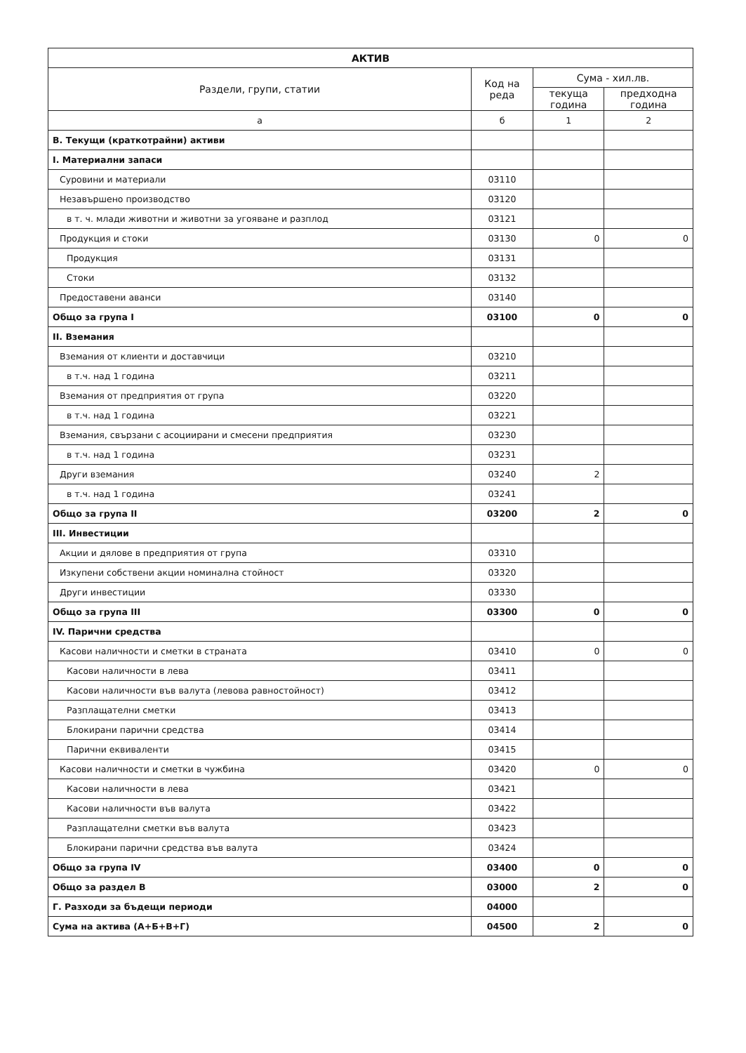| АКТИВ | | | |
| --- | --- | --- | --- |
| Раздели, групи, статии | Код на реда | Сума - хил.лв. | |
| | | текуща година | предходна година |
| а | б | 1 | 2 |
| В. Текущи (краткотрайни) активи | | | |
| I. Материални запаси | | | |
| Суровини и материали | 03110 | | |
| Незавършено производство | 03120 | | |
| в т. ч. млади животни и животни за угояване и разплод | 03121 | | |
| Продукция и стоки | 03130 | 0 | 0 |
| Продукция | 03131 | | |
| Стоки | 03132 | | |
| Предоставени аванси | 03140 | | |
| Общо за група I | 03100 | 0 | 0 |
| II. Вземания | | | |
| Вземания от клиенти и доставчици | 03210 | | |
| в т.ч. над 1 година | 03211 | | |
| Вземания от предприятия от група | 03220 | | |
| в т.ч. над 1 година | 03221 | | |
| Вземания, свързани с асоциирани и смесени предприятия | 03230 | | |
| в т.ч. над 1 година | 03231 | | |
| Други вземания | 03240 | 2 | |
| в т.ч. над 1 година | 03241 | | |
| Общо за група II | 03200 | 2 | 0 |
| III. Инвестиции | | | |
| Акции и дялове в предприятия от група | 03310 | | |
| Изкупени собствени акции номинална стойност | 03320 | | |
| Други инвестиции | 03330 | | |
| Общо за група III | 03300 | 0 | 0 |
| IV. Парични средства | | | |
| Касови наличности и сметки в страната | 03410 | 0 | 0 |
| Касови наличности в лева | 03411 | | |
| Касови наличности във валута (левова равностойност) | 03412 | | |
| Разплащателни сметки | 03413 | | |
| Блокирани парични средства | 03414 | | |
| Парични еквиваленти | 03415 | | |
| Касови наличности и сметки в чужбина | 03420 | 0 | 0 |
| Касови наличности в лева | 03421 | | |
| Касови наличности във валута | 03422 | | |
| Разплащателни сметки във валута | 03423 | | |
| Блокирани парични средства във валута | 03424 | | |
| Общо за група IV | 03400 | 0 | 0 |
| Общо за раздел В | 03000 | 2 | 0 |
| Г. Разходи за бъдещи периоди | 04000 | | |
| Сума на актива (А+Б+В+Г) | 04500 | 2 | 0 |